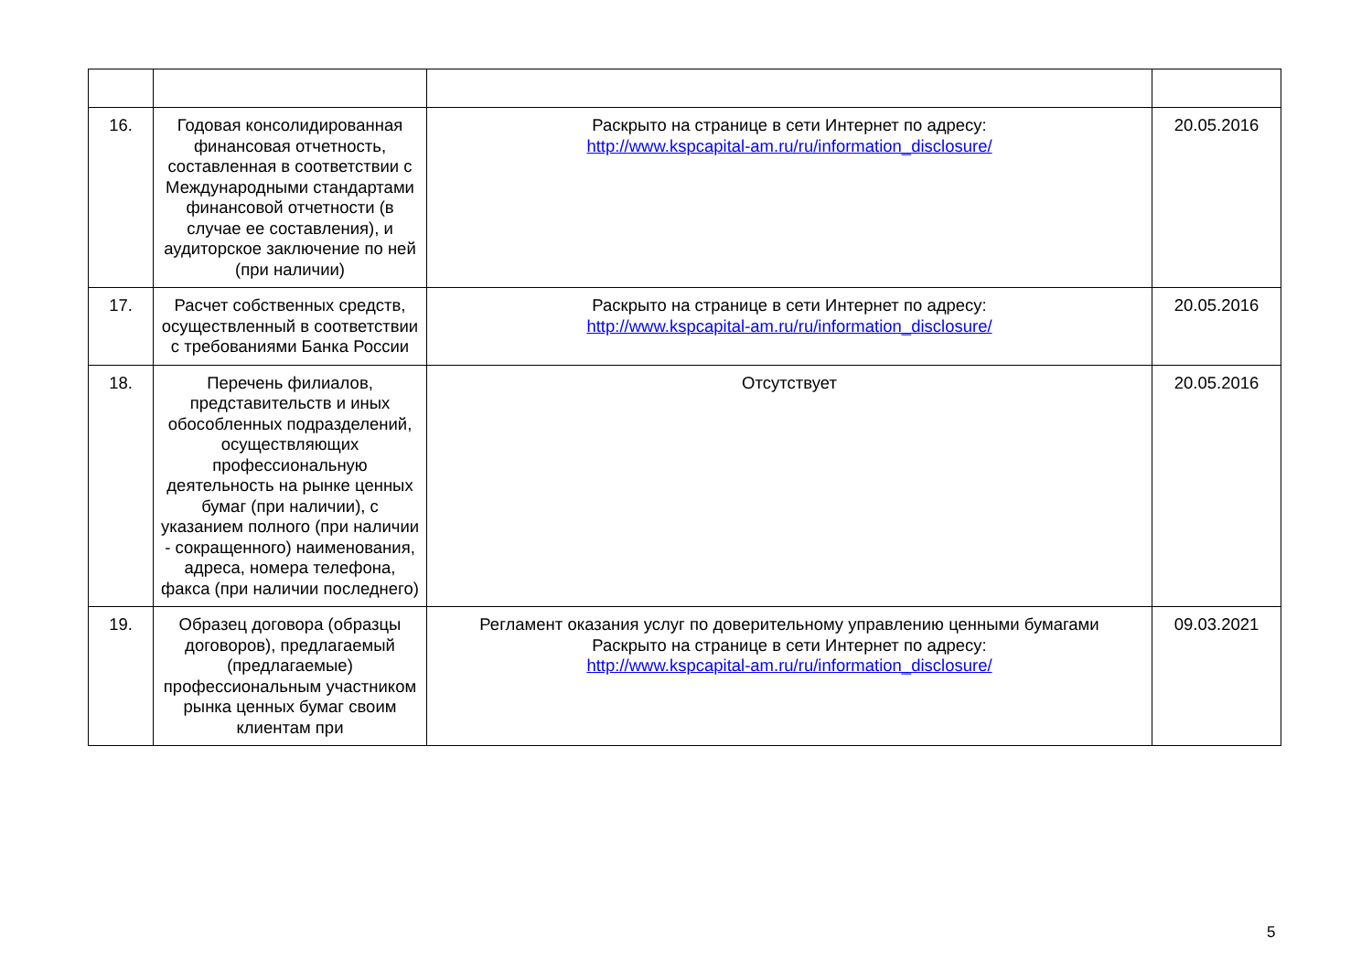| 16. | Годовая консолидированная финансовая отчетность, составленная в соответствии с Международными стандартами финансовой отчетности (в случае ее составления), и аудиторское заключение по ней (при наличии) | Раскрыто на странице в сети Интернет по адресу: http://www.kspcapital-am.ru/ru/information_disclosure/ | 20.05.2016 |
| 17. | Расчет собственных средств, осуществленный в соответствии с требованиями Банка России | Раскрыто на странице в сети Интернет по адресу: http://www.kspcapital-am.ru/ru/information_disclosure/ | 20.05.2016 |
| 18. | Перечень филиалов, представительств и иных обособленных подразделений, осуществляющих профессиональную деятельность на рынке ценных бумаг (при наличии), с указанием полного (при наличии - сокращенного) наименования, адреса, номера телефона, факса (при наличии последнего) | Отсутствует | 20.05.2016 |
| 19. | Образец договора (образцы договоров), предлагаемый (предлагаемые) профессиональным участником рынка ценных бумаг своим клиентам при | Регламент оказания услуг по доверительному управлению ценными бумагами Раскрыто на странице в сети Интернет по адресу: http://www.kspcapital-am.ru/ru/information_disclosure/ | 09.03.2021 |
5